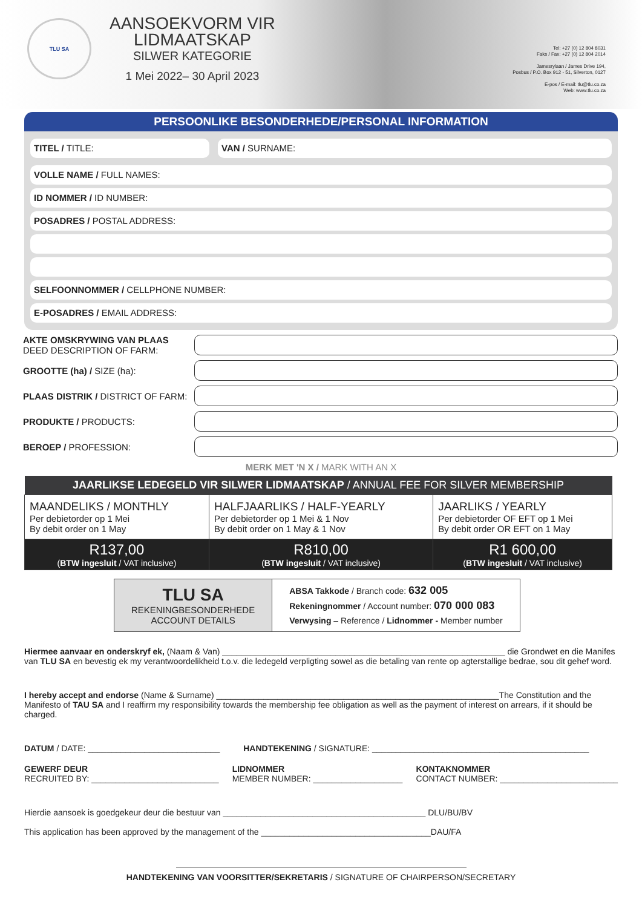TLU SA
AANSOEKVORM VIR
LIDMAATSKAP
SILWER KATEGORIE
1 Mei 2022– 30 April 2023
Tel: +27 (0) 12 804 8031
Faks / Fax: +27 (0) 12 804 2014
Jamesrylaan / James Drive 194,
Posbus / P.O. Box 912 - 51, Silverton, 0127
E-pos / E-mail: tlu@tlu.co.za
Web: www.tlu.co.za
PERSOONLIKE BESONDERHEDE/PERSONAL INFORMATION
TITEL / TITLE: VAN / SURNAME:
VOLLE NAME / FULL NAMES:
ID NOMMER / ID NUMBER:
POSADRES / POSTAL ADDRESS:
SELFOONNOMMER / CELLPHONE NUMBER:
E-POSADRES / EMAIL ADDRESS:
AKTE OMSKRYWING VAN PLAAS
DEED DESCRIPTION OF FARM:
GROOTTE (ha) / SIZE (ha):
PLAAS DISTRIK / DISTRICT OF FARM:
PRODUKTE / PRODUCTS:
BEROEP / PROFESSION:
MERK MET 'N X / MARK WITH AN X
| JAARLIKSE LEDEGELD VIR SILWER LIDMAATSKAP / ANNUAL FEE FOR SILVER MEMBERSHIP | | |
| --- | --- | --- |
| MAANDELIKS / MONTHLY Per debietorder op 1 Mei By debit order on 1 May | HALFJAARLIKS / HALF-YEARLY Per debietorder op 1 Mei & 1 Nov By debit order on 1 May & 1 Nov | JAARLIKS / YEARLY Per debietorder OF EFT op 1 Mei By debit order OR EFT on 1 May |
| R137,00 ( BTW ingesluit / VAT inclusive) | R810,00 ( BTW ingesluit / VAT inclusive) | R1 600,00 ( BTW ingesluit / VAT inclusive) |
| TLU SA REKENINGBESONDERHEDE ACCOUNT DETAILS | ABSA Takkode / Branch code: 632 005 Rekeningnommer / Account number: 070 000 083 Verwysing – Reference / Lidnommer - Member number |
Hiermee aanvaar en onderskryf ek, (Naam & Van) ____________________________________________________________ die Grondwet en die Manifes van TLU SA en bevestig ek my verantwoordelikheid t.o.v. die ledegeld verpligting sowel as die betaling van rente op agterstallige bedrae, sou dit gehef word.
I hereby accept and endorse (Name & Surname) ____________________________________________________________The Constitution and the Manifesto of TAU SA and I reaffirm my responsibility towards the membership fee obligation as well as the payment of interest on arrears, if it should be charged.
DATUM / DATE: ____________________________ HANDTEKENING / SIGNATURE: ______________________________________________
GEWERF DEUR
RECRUITED BY: ___________________________
LIDNOMMER
MEMBER NUMBER: ___________________
KONTAKNOMMER
CONTACT NUMBER: _________________________
Hierdie aansoek is goedgekeur deur die bestuur van ___________________________________________ DLU/BU/BV
This application has been approved by the management of the ____________________________________DAU/FA
HANDTEKENING VAN VOORSITTER/SEKRETARIS / SIGNATURE OF CHAIRPERSON/SECRETARY